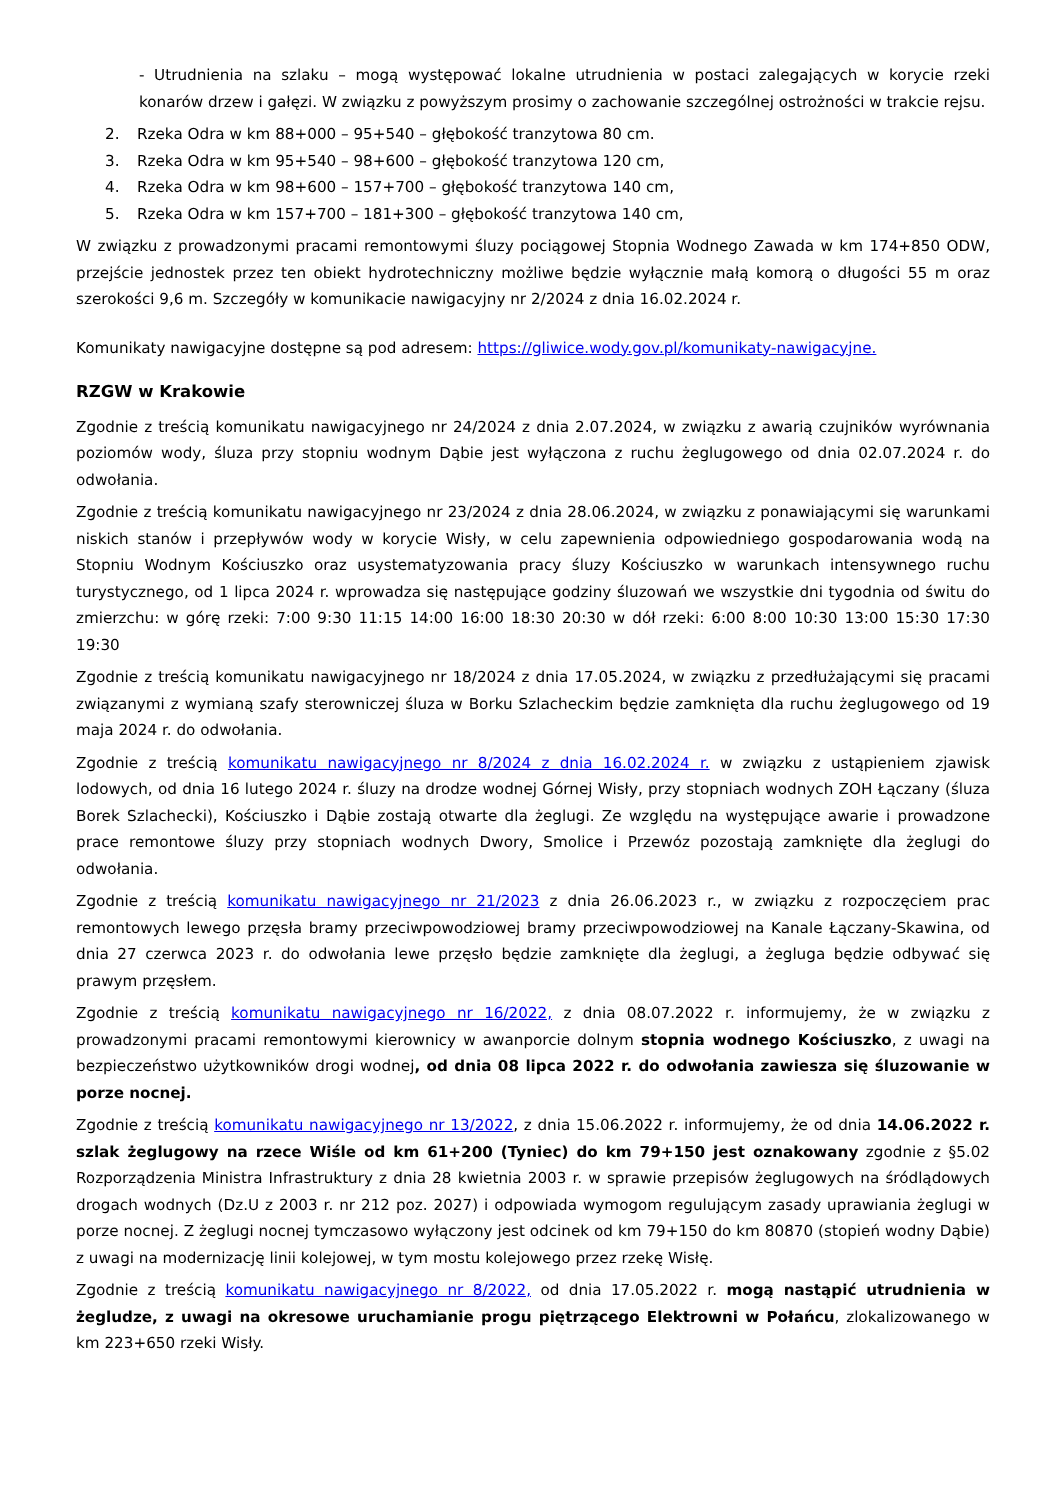- Utrudnienia na szlaku – mogą występować lokalne utrudnienia w postaci zalegających w korycie rzeki konarów drzew i gałęzi. W związku z powyższym prosimy o zachowanie szczególnej ostrożności w trakcie rejsu.
2. Rzeka Odra w km 88+000 – 95+540 – głębokość tranzytowa 80 cm.
3. Rzeka Odra w km 95+540 – 98+600 – głębokość tranzytowa 120 cm,
4. Rzeka Odra w km 98+600 – 157+700 – głębokość tranzytowa 140 cm,
5. Rzeka Odra w km 157+700 – 181+300 – głębokość tranzytowa 140 cm,
W związku z prowadzonymi pracami remontowymi śluzy pociągowej Stopnia Wodnego Zawada w km 174+850 ODW, przejście jednostek przez ten obiekt hydrotechniczny możliwe będzie wyłącznie małą komorą o długości 55 m oraz szerokości 9,6 m. Szczegóły w komunikacie nawigacyjny nr 2/2024 z dnia 16.02.2024 r.
Komunikaty nawigacyjne dostępne są pod adresem: https://gliwice.wody.gov.pl/komunikaty-nawigacyjne.
RZGW w Krakowie
Zgodnie z treścią komunikatu nawigacyjnego nr 24/2024 z dnia 2.07.2024, w związku z awarią czujników wyrównania poziomów wody, śluza przy stopniu wodnym Dąbie jest wyłączona z ruchu żeglugowego od dnia 02.07.2024 r. do odwołania.
Zgodnie z treścią komunikatu nawigacyjnego nr 23/2024 z dnia 28.06.2024, w związku z ponawiającymi się warunkami niskich stanów i przepływów wody w korycie Wisły, w celu zapewnienia odpowiedniego gospodarowania wodą na Stopniu Wodnym Kościuszko oraz usystematyzowania pracy śluzy Kościuszko w warunkach intensywnego ruchu turystycznego, od 1 lipca 2024 r. wprowadza się następujące godziny śluzowań we wszystkie dni tygodnia od świtu do zmierzchu: w górę rzeki: 7:00 9:30 11:15 14:00 16:00 18:30 20:30 w dół rzeki: 6:00 8:00 10:30 13:00 15:30 17:30 19:30
Zgodnie z treścią komunikatu nawigacyjnego nr 18/2024 z dnia 17.05.2024, w związku z przedłużającymi się pracami związanymi z wymianą szafy sterowniczej śluza w Borku Szlacheckim będzie zamknięta dla ruchu żeglugowego od 19 maja 2024 r. do odwołania.
Zgodnie z treścią komunikatu nawigacyjnego nr 8/2024 z dnia 16.02.2024 r. w związku z ustąpieniem zjawisk lodowych, od dnia 16 lutego 2024 r. śluzy na drodze wodnej Górnej Wisły, przy stopniach wodnych ZOH Łączany (śluza Borek Szlachecki), Kościuszko i Dąbie zostają otwarte dla żeglugi. Ze względu na występujące awarie i prowadzone prace remontowe śluzy przy stopniach wodnych Dwory, Smolice i Przewóz pozostają zamknięte dla żeglugi do odwołania.
Zgodnie z treścią komunikatu nawigacyjnego nr 21/2023 z dnia 26.06.2023 r., w związku z rozpoczęciem prac remontowych lewego przęsła bramy przeciwpowodziowej bramy przeciwpowodziowej na Kanale Łączany-Skawina, od dnia 27 czerwca 2023 r. do odwołania lewe przęsło będzie zamknięte dla żeglugi, a żegluga będzie odbywać się prawym przęsłem.
Zgodnie z treścią komunikatu nawigacyjnego nr 16/2022, z dnia 08.07.2022 r. informujemy, że w związku z prowadzonymi pracami remontowymi kierownicy w awanporcie dolnym stopnia wodnego Kościuszko, z uwagi na bezpieczeństwo użytkowników drogi wodnej, od dnia 08 lipca 2022 r. do odwołania zawiesza się śluzowanie w porze nocnej.
Zgodnie z treścią komunikatu nawigacyjnego nr 13/2022, z dnia 15.06.2022 r. informujemy, że od dnia 14.06.2022 r. szlak żeglugowy na rzece Wiśle od km 61+200 (Tyniec) do km 79+150 jest oznakowany zgodnie z §5.02 Rozporządzenia Ministra Infrastruktury z dnia 28 kwietnia 2003 r. w sprawie przepisów żeglugowych na śródlądowych drogach wodnych (Dz.U z 2003 r. nr 212 poz. 2027) i odpowiada wymogom regulującym zasady uprawiania żeglugi w porze nocnej. Z żeglugi nocnej tymczasowo wyłączony jest odcinek od km 79+150 do km 80870 (stopień wodny Dąbie) z uwagi na modernizację linii kolejowej, w tym mostu kolejowego przez rzekę Wisłę.
Zgodnie z treścią komunikatu nawigacyjnego nr 8/2022, od dnia 17.05.2022 r. mogą nastąpić utrudnienia w żegludze, z uwagi na okresowe uruchamianie progu piętrzącego Elektrowni w Połańcu, zlokalizowanego w km 223+650 rzeki Wisły.